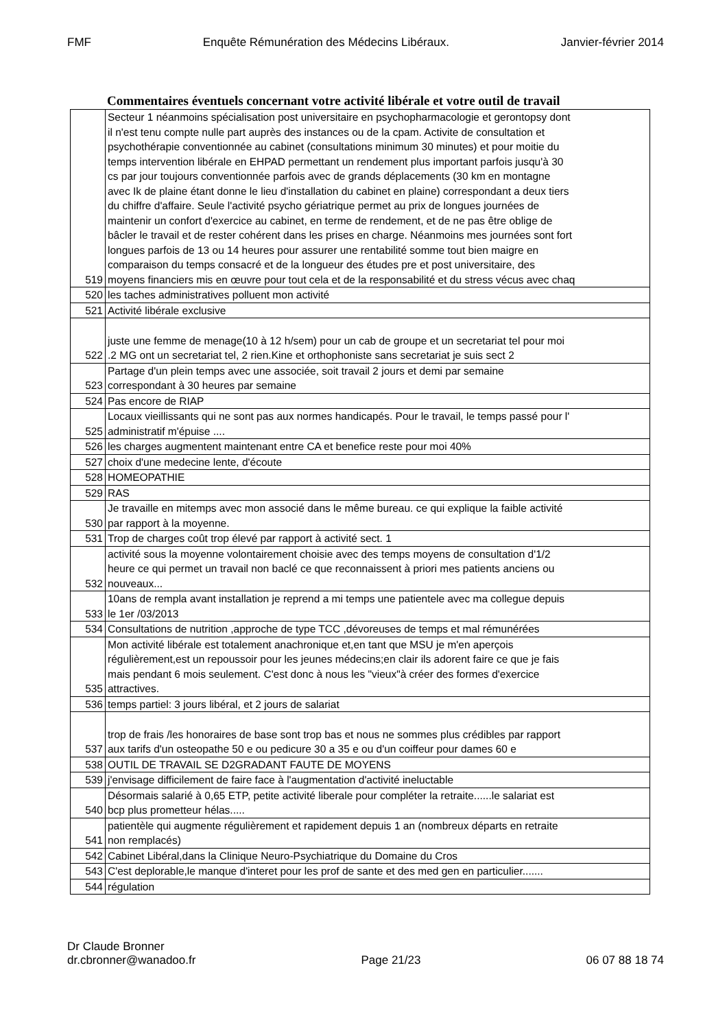FMF Enquête Rémunération des Médecins Libéraux. Janvier-février 2014
Commentaires éventuels concernant votre activité libérale et votre outil de travail
| 519 | Secteur 1 néanmoins spécialisation post universitaire en psychopharmacologie et gerontopsy dont il n'est tenu compte nulle part auprès des instances ou de la cpam. Activite de consultation et psychothérapie conventionnée au cabinet (consultations minimum 30 minutes) et pour moitie du temps intervention libérale en EHPAD permettant un rendement plus important parfois jusqu'à 30 cs par jour toujours conventionnée parfois avec de grands déplacements (30 km en montagne avec Ik de plaine étant donne le lieu d'installation du cabinet en plaine) correspondant a deux tiers du chiffre d'affaire. Seule l'activité psycho gériatrique permet au prix de longues journées de maintenir un confort d'exercice au cabinet, en terme de rendement, et de ne pas être oblige de bâcler le travail et de rester cohérent dans les prises en charge. Néanmoins mes journées sont fort longues parfois de 13 ou 14 heures pour assurer une rentabilité somme tout bien maigre en comparaison du temps consacré et de la longueur des études pre et post universitaire, des moyens financiers mis en œuvre pour tout cela et de la responsabilité et du stress vécus avec chaq |
| 520 | les taches administratives polluent mon activité |
| 521 | Activité libérale exclusive |
| 522 | juste une femme de menage(10 à 12 h/sem) pour un cab de groupe et un secretariat tel pour moi .2 MG ont un secretariat tel, 2 rien.Kine et orthophoniste sans secretariat je suis sect 2 |
| 523 | Partage d'un plein temps avec une associée, soit travail 2 jours et demi par semaine correspondant à 30 heures par semaine |
| 524 | Pas encore de RIAP |
| 525 | Locaux vieillissants qui ne sont pas aux normes handicapés. Pour le travail, le temps passé pour l' administratif m'épuise .... |
| 526 | les charges augmentent maintenant entre CA et benefice reste pour moi 40% |
| 527 | choix d'une medecine lente, d'écoute |
| 528 | HOMEOPATHIE |
| 529 | RAS |
| 530 | Je travaille en mitemps avec mon associé dans le même bureau. ce qui explique la faible activité par rapport à la moyenne. |
| 531 | Trop de charges coût trop élevé par rapport à activité sect. 1 |
| 532 | activité sous la moyenne volontairement choisie avec des temps moyens de consultation d'1/2 heure ce qui permet un travail non baclé ce que reconnaissent à priori mes patients anciens ou nouveaux... |
| 533 | 10ans de rempla avant installation je reprend a mi temps une patientele avec ma collegue depuis le 1er /03/2013 |
| 534 | Consultations de nutrition ,approche de type TCC ,dévoreuses de temps et mal rémunérées |
| 535 | Mon activité libérale est totalement anachronique et,en tant que MSU je m'en aperçois régulièrement,est un repoussoir pour les jeunes médecins;en clair ils adorent faire ce que je fais mais pendant 6 mois seulement. C'est donc à nous les "vieux"à créer des formes d'exercice attractives. |
| 536 | temps partiel: 3 jours libéral, et 2 jours de salariat |
| 537 | trop de frais /les honoraires de base sont trop bas et nous ne sommes plus crédibles par rapport aux tarifs d'un osteopathe 50 e ou pedicure 30 a 35 e ou d'un coiffeur pour dames 60 e |
| 538 | OUTIL DE TRAVAIL SE D2GRADANT FAUTE DE MOYENS |
| 539 | j'envisage difficilement de faire face à l'augmentation d'activité ineluctable |
| 540 | Désormais salarié à 0,65 ETP, petite activité liberale pour compléter la retraite......le salariat est bcp plus prometteur hélas..... |
| 541 | patientèle qui augmente régulièrement et rapidement depuis 1 an (nombreux départs en retraite non remplacés) |
| 542 | Cabinet Libéral,dans la Clinique Neuro-Psychiatrique du Domaine du Cros |
| 543 | C'est deplorable,le manque d'interet pour les prof de sante et des med gen en particulier....... |
| 544 | régulation |
Dr Claude Bronner
dr.cbronner@wanadoo.fr Page 21/23 06 07 88 18 74